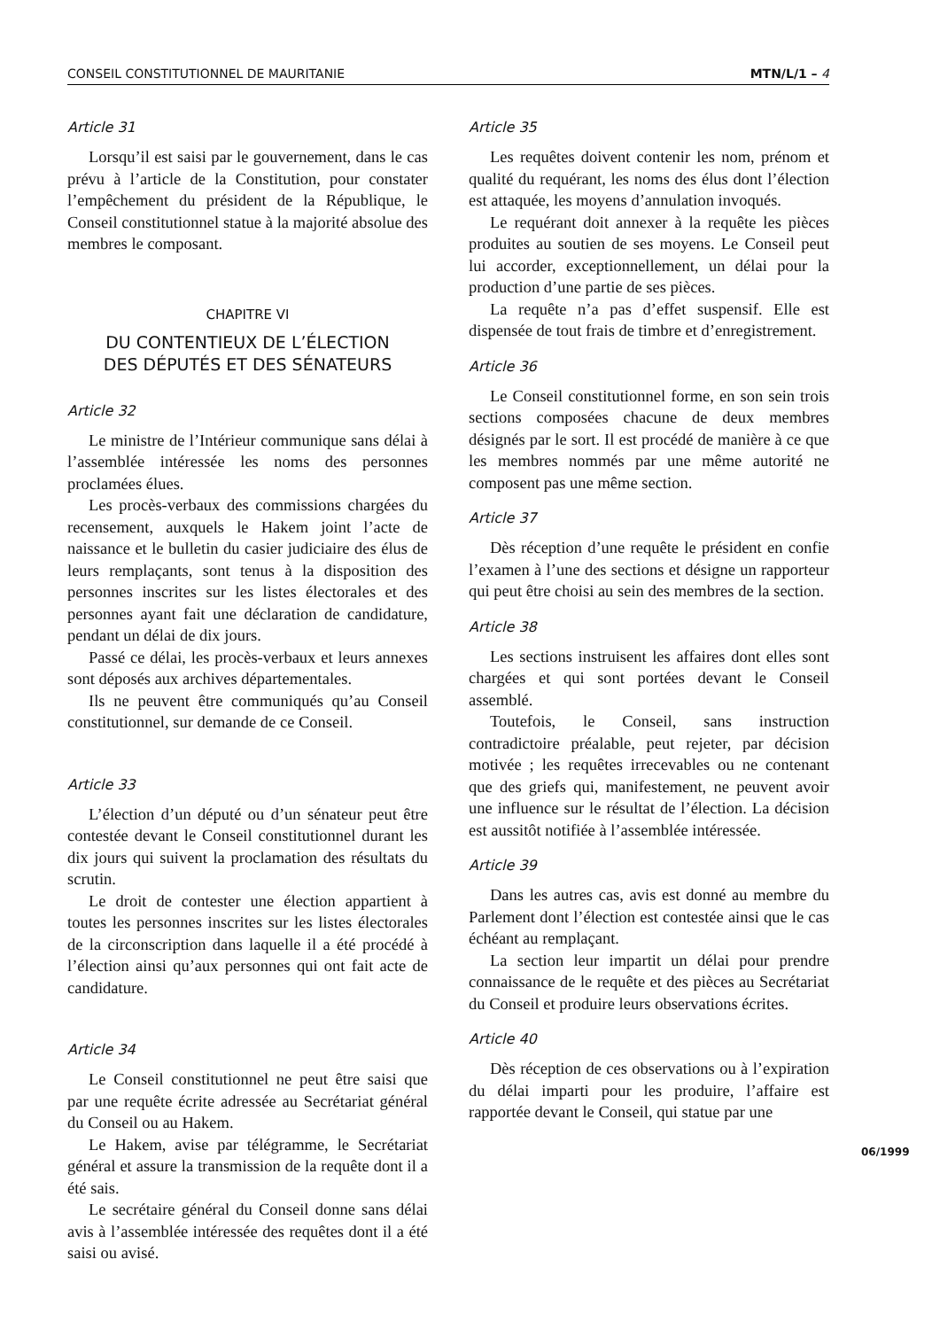CONSEIL CONSTITUTIONNEL DE MAURITANIE MTN/L/1 – 4
Article 31
Lorsqu’il est saisi par le gouvernement, dans le cas prévu à l’article de la Constitution, pour constater l’empêchement du président de la République, le Conseil constitutionnel statue à la majorité absolue des membres le composant.
CHAPITRE VI
DU CONTENTIEUX DE L’ÉLECTION
DES DÉPUTÉS ET DES SÉNATEURS
Article 32
Le ministre de l’Intérieur communique sans délai à l’assemblée intéressée les noms des personnes proclamées élues.
Les procès-verbaux des commissions chargées du recensement, auxquels le Hakem joint l’acte de naissance et le bulletin du casier judiciaire des élus de leurs remplaçants, sont tenus à la disposition des personnes inscrites sur les listes électorales et des personnes ayant fait une déclaration de candidature, pendant un délai de dix jours.
Passé ce délai, les procès-verbaux et leurs annexes sont déposés aux archives départementales.
Ils ne peuvent être communiqués qu’au Conseil constitutionnel, sur demande de ce Conseil.
Article 33
L’élection d’un député ou d’un sénateur peut être contestée devant le Conseil constitutionnel durant les dix jours qui suivent la proclamation des résultats du scrutin.
Le droit de contester une élection appartient à toutes les personnes inscrites sur les listes électorales de la circonscription dans laquelle il a été procédé à l’élection ainsi qu’aux personnes qui ont fait acte de candidature.
Article 34
Le Conseil constitutionnel ne peut être saisi que par une requête écrite adressée au Secrétariat général du Conseil ou au Hakem.
Le Hakem, avise par télégramme, le Secrétariat général et assure la transmission de la requête dont il a été sais.
Le secrétaire général du Conseil donne sans délai avis à l’assemblée intéressée des requêtes dont il a été saisi ou avisé.
Article 35
Les requêtes doivent contenir les nom, prénom et qualité du requérant, les noms des élus dont l’élection est attaquée, les moyens d’annulation invoqués.
Le requérant doit annexer à la requête les pièces produites au soutien de ses moyens. Le Conseil peut lui accorder, exceptionnellement, un délai pour la production d’une partie de ses pièces.
La requête n’a pas d’effet suspensif. Elle est dispensée de tout frais de timbre et d’enregistrement.
Article 36
Le Conseil constitutionnel forme, en son sein trois sections composées chacune de deux membres désignés par le sort. Il est procédé de manière à ce que les membres nommés par une même autorité ne composent pas une même section.
Article 37
Dès réception d’une requête le président en confie l’examen à l’une des sections et désigne un rapporteur qui peut être choisi au sein des membres de la section.
Article 38
Les sections instruisent les affaires dont elles sont chargées et qui sont portées devant le Conseil assemblé.
Toutefois, le Conseil, sans instruction contradictoire préalable, peut rejeter, par décision motivée ; les requêtes irrecevables ou ne contenant que des griefs qui, manifestement, ne peuvent avoir une influence sur le résultat de l’élection. La décision est aussitôt notifiée à l’assemblée intéressée.
Article 39
Dans les autres cas, avis est donné au membre du Parlement dont l’élection est contestée ainsi que le cas échéant au remplaçant.
La section leur impartit un délai pour prendre connaissance de le requête et des pièces au Secrétariat du Conseil et produire leurs observations écrites.
Article 40
Dès réception de ces observations ou à l’expiration du délai imparti pour les produire, l’affaire est rapportée devant le Conseil, qui statue par une
06/1999